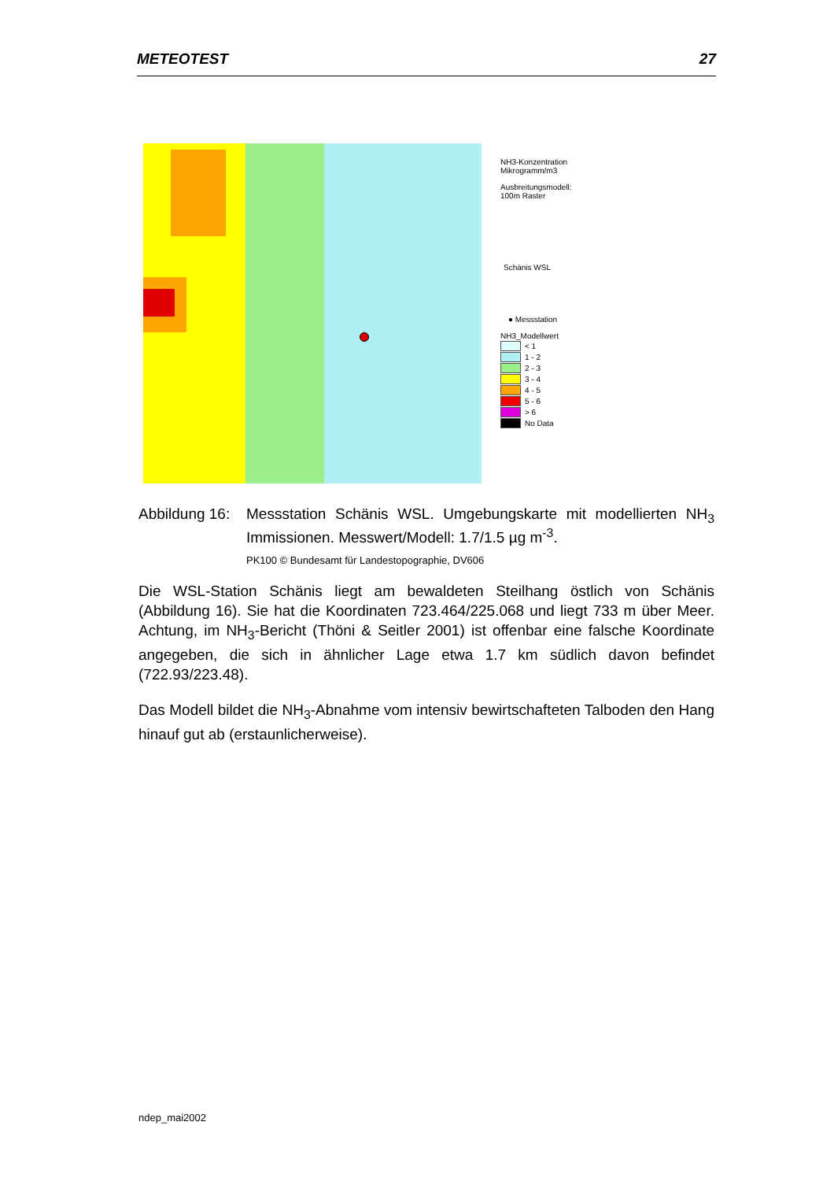METEOTEST 27
NH3-Konzentration
Mikrogramm/m3
Ausbreitungsmodell:
100m Raster
Schänis WSL
● Messstation
NH3_Modellwert
< 1
1 - 2
2 - 3
3 - 4
4 - 5
5 - 6
> 6
No Data
Abbildung 16:
Messstation Schänis WSL. Umgebungskarte mit modellierten NH<sub>3</sub> Immissionen. Messwert/Modell: 1.7/1.5 µg m<sup>-3</sup>.
PK100 © Bundesamt für Landestopographie, DV606
Die WSL-Station Schänis liegt am bewaldeten Steilhang östlich von Schänis (Abbildung 16). Sie hat die Koordinaten 723.464/225.068 und liegt 733 m über Meer. Achtung, im NH<sub>3</sub>-Bericht (Thöni & Seitler 2001) ist offenbar eine falsche Koordinate angegeben, die sich in ähnlicher Lage etwa 1.7 km südlich davon befindet (722.93/223.48).
Das Modell bildet die NH<sub>3</sub>-Abnahme vom intensiv bewirtschafteten Talboden den Hang hinauf gut ab (erstaunlicherweise).
ndep_mai2002